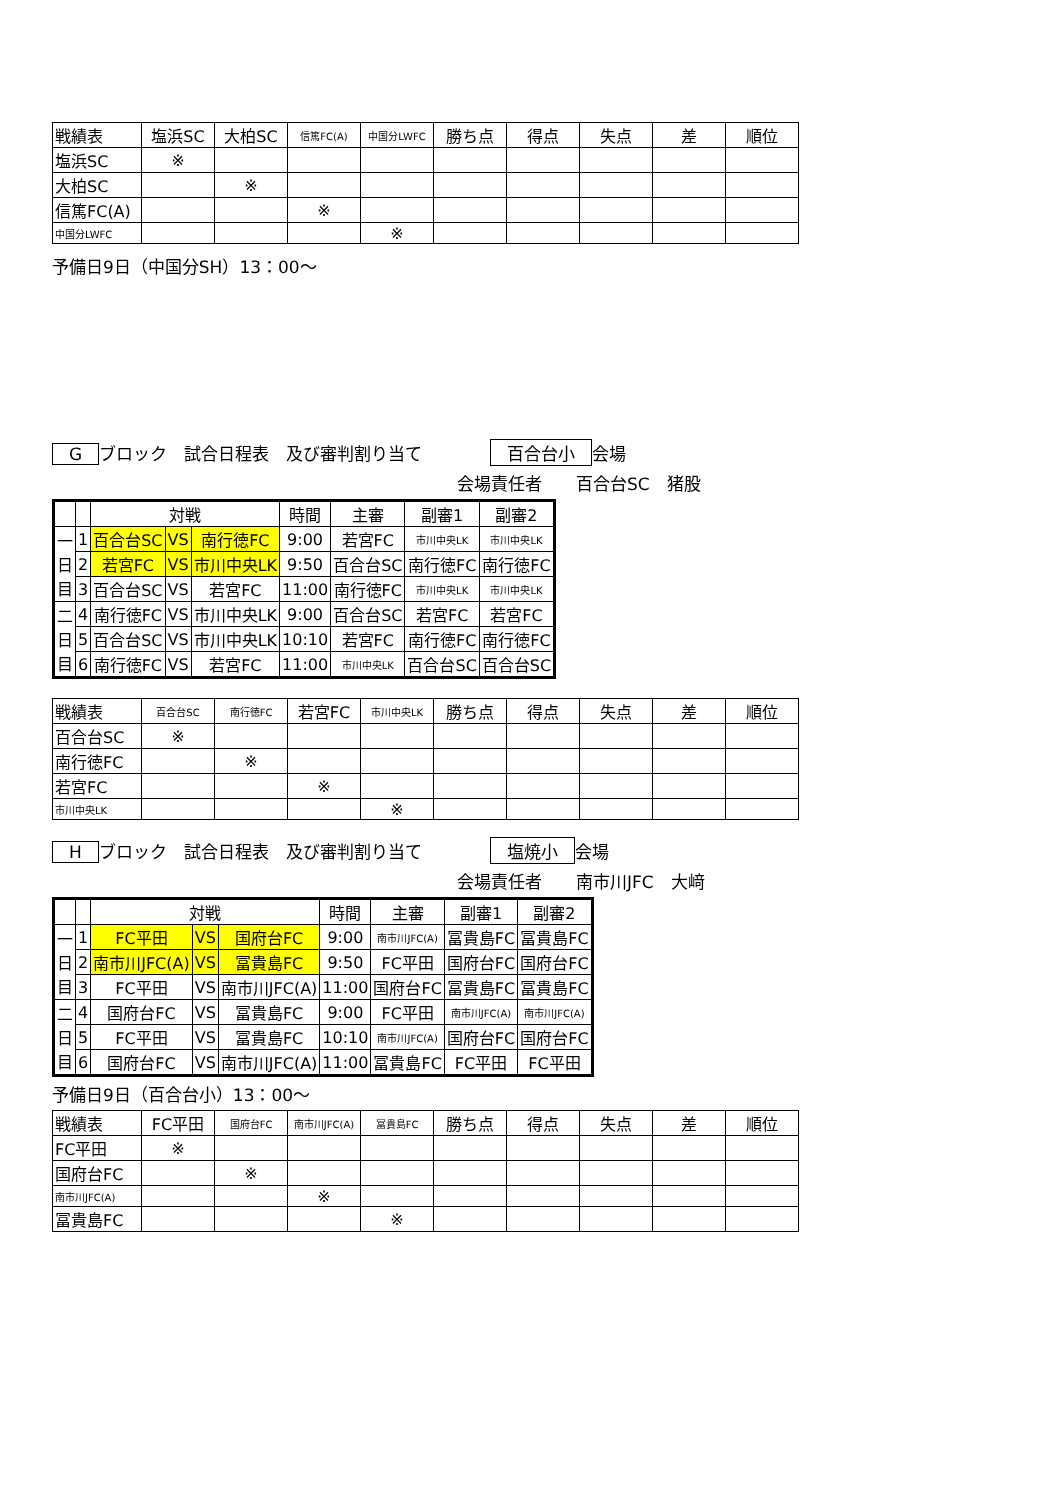| 戦績表 | 塩浜SC | 大柏SC | 信篤FC(A) | 中国分LWFC | 勝ち点 | 得点 | 失点 | 差 | 順位 |
| --- | --- | --- | --- | --- | --- | --- | --- | --- | --- |
| 塩浜SC | ※ | | | | | | | | |
| 大柏SC | | ※ | | | | | | | |
| 信篤FC(A) | | | ※ | | | | | | |
| 中国分LWFC | | | | ※ | | | | | |
予備日9日（中国分SH）13：00～
Gブロック　試合日程表　及び審判割り当て　　　　百合台小 会場
会場責任者　　百合台SC　猪股
| | | 対戦 | | | 時間 | 主審 | 副審1 | 副審2 |
| --- | --- | --- | --- | --- | --- | --- | --- | --- |
| 一 日 目 | 1 | 百合台SC | VS | 南行徳FC | 9:00 | 若宮FC | 市川中央LK | 市川中央LK |
| | 2 | 若宮FC | VS | 市川中央LK | 9:50 | 百合台SC | 南行徳FC | 南行徳FC |
| | 3 | 百合台SC | VS | 若宮FC | 11:00 | 南行徳FC | 市川中央LK | 市川中央LK |
| 二 日 目 | 4 | 南行徳FC | VS | 市川中央LK | 9:00 | 百合台SC | 若宮FC | 若宮FC |
| | 5 | 百合台SC | VS | 市川中央LK | 10:10 | 若宮FC | 南行徳FC | 南行徳FC |
| | 6 | 南行徳FC | VS | 若宮FC | 11:00 | 市川中央LK | 百合台SC | 百合台SC |
| 戦績表 | 百合台SC | 南行徳FC | 若宮FC | 市川中央LK | 勝ち点 | 得点 | 失点 | 差 | 順位 |
| --- | --- | --- | --- | --- | --- | --- | --- | --- | --- |
| 百合台SC | ※ | | | | | | | | |
| 南行徳FC | | ※ | | | | | | | |
| 若宮FC | | | ※ | | | | | | |
| 市川中央LK | | | | ※ | | | | | |
Hブロック　試合日程表　及び審判割り当て　　　　塩焼小 会場
会場責任者　　南市川JFC　大﨑
| | | 対戦 | | | 時間 | 主審 | 副審1 | 副審2 |
| --- | --- | --- | --- | --- | --- | --- | --- | --- |
| 一 日 目 | 1 | FC平田 | VS | 国府台FC | 9:00 | 南市川JFC(A) | 冨貴島FC | 冨貴島FC |
| | 2 | 南市川JFC(A) | VS | 冨貴島FC | 9:50 | FC平田 | 国府台FC | 国府台FC |
| | 3 | FC平田 | VS | 南市川JFC(A) | 11:00 | 国府台FC | 冨貴島FC | 冨貴島FC |
| 二 日 目 | 4 | 国府台FC | VS | 冨貴島FC | 9:00 | FC平田 | 南市川JFC(A) | 南市川JFC(A) |
| | 5 | FC平田 | VS | 冨貴島FC | 10:10 | 南市川JFC(A) | 国府台FC | 国府台FC |
| | 6 | 国府台FC | VS | 南市川JFC(A) | 11:00 | 冨貴島FC | FC平田 | FC平田 |
予備日9日（百合台小）13：00～
| 戦績表 | FC平田 | 国府台FC | 南市川JFC(A) | 冨貴島FC | 勝ち点 | 得点 | 失点 | 差 | 順位 |
| --- | --- | --- | --- | --- | --- | --- | --- | --- | --- |
| FC平田 | ※ | | | | | | | | |
| 国府台FC | | ※ | | | | | | | |
| 南市川JFC(A) | | | ※ | | | | | | |
| 冨貴島FC | | | | ※ | | | | | |